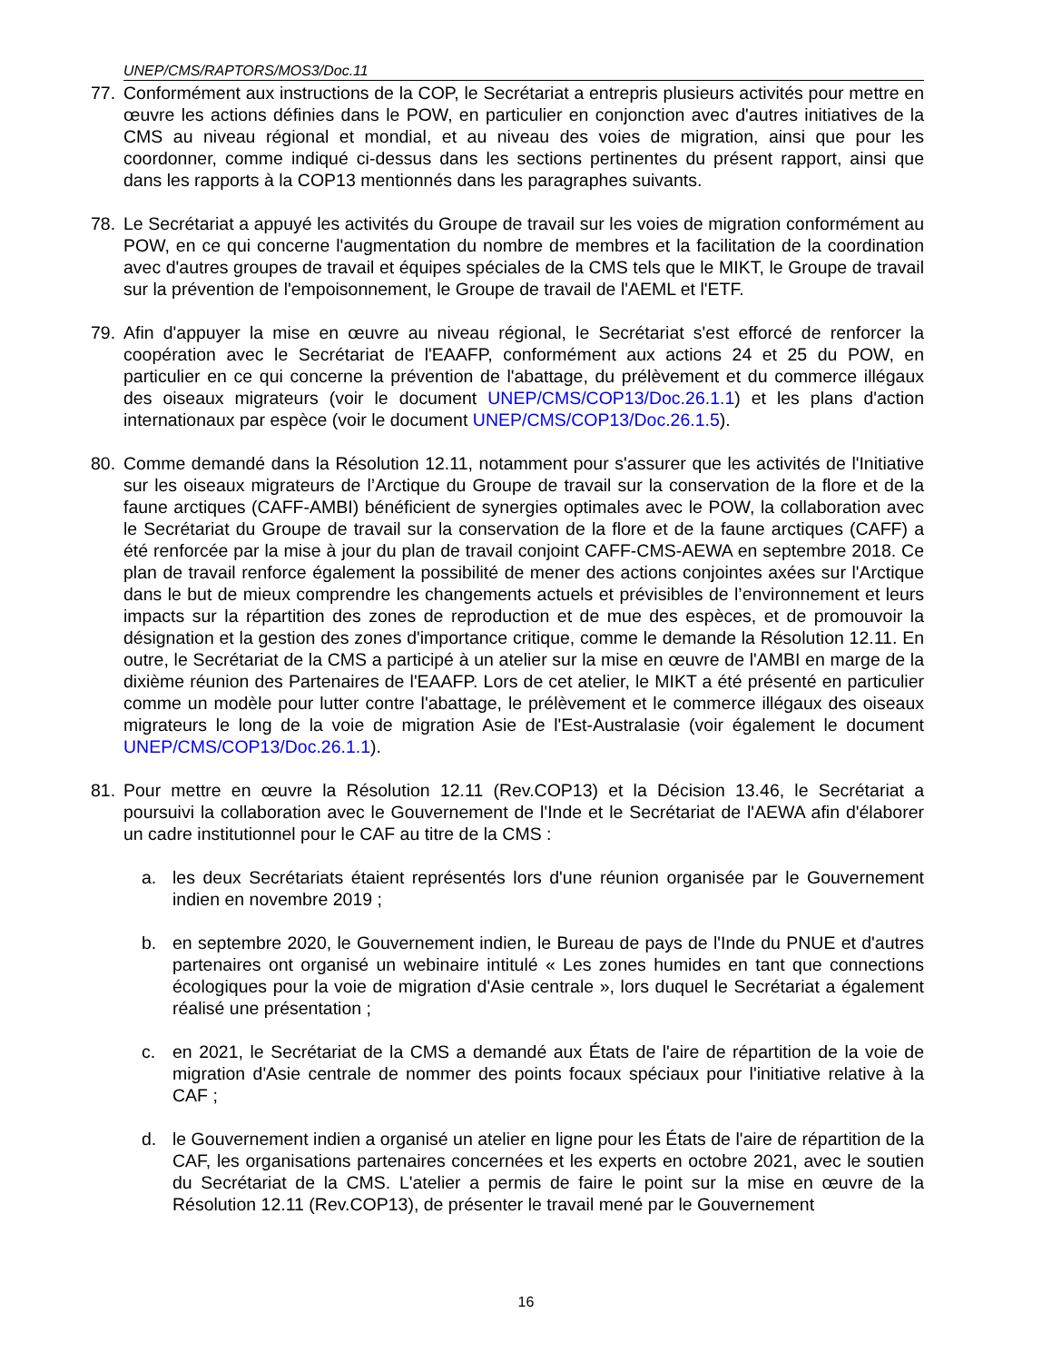UNEP/CMS/RAPTORS/MOS3/Doc.11
77. Conformément aux instructions de la COP, le Secrétariat a entrepris plusieurs activités pour mettre en œuvre les actions définies dans le POW, en particulier en conjonction avec d'autres initiatives de la CMS au niveau régional et mondial, et au niveau des voies de migration, ainsi que pour les coordonner, comme indiqué ci-dessus dans les sections pertinentes du présent rapport, ainsi que dans les rapports à la COP13 mentionnés dans les paragraphes suivants.
78. Le Secrétariat a appuyé les activités du Groupe de travail sur les voies de migration conformément au POW, en ce qui concerne l'augmentation du nombre de membres et la facilitation de la coordination avec d'autres groupes de travail et équipes spéciales de la CMS tels que le MIKT, le Groupe de travail sur la prévention de l'empoisonnement, le Groupe de travail de l'AEML et l'ETF.
79. Afin d'appuyer la mise en œuvre au niveau régional, le Secrétariat s'est efforcé de renforcer la coopération avec le Secrétariat de l'EAAFP, conformément aux actions 24 et 25 du POW, en particulier en ce qui concerne la prévention de l'abattage, du prélèvement et du commerce illégaux des oiseaux migrateurs (voir le document UNEP/CMS/COP13/Doc.26.1.1) et les plans d'action internationaux par espèce (voir le document UNEP/CMS/COP13/Doc.26.1.5).
80. Comme demandé dans la Résolution 12.11, notamment pour s'assurer que les activités de l'Initiative sur les oiseaux migrateurs de l’Arctique du Groupe de travail sur la conservation de la flore et de la faune arctiques (CAFF-AMBI) bénéficient de synergies optimales avec le POW, la collaboration avec le Secrétariat du Groupe de travail sur la conservation de la flore et de la faune arctiques (CAFF) a été renforcée par la mise à jour du plan de travail conjoint CAFF-CMS-AEWA en septembre 2018. Ce plan de travail renforce également la possibilité de mener des actions conjointes axées sur l'Arctique dans le but de mieux comprendre les changements actuels et prévisibles de l’environnement et leurs impacts sur la répartition des zones de reproduction et de mue des espèces, et de promouvoir la désignation et la gestion des zones d'importance critique, comme le demande la Résolution 12.11. En outre, le Secrétariat de la CMS a participé à un atelier sur la mise en œuvre de l'AMBI en marge de la dixième réunion des Partenaires de l'EAAFP. Lors de cet atelier, le MIKT a été présenté en particulier comme un modèle pour lutter contre l'abattage, le prélèvement et le commerce illégaux des oiseaux migrateurs le long de la voie de migration Asie de l'Est-Australasie (voir également le document UNEP/CMS/COP13/Doc.26.1.1).
81. Pour mettre en œuvre la Résolution 12.11 (Rev.COP13) et la Décision 13.46, le Secrétariat a poursuivi la collaboration avec le Gouvernement de l'Inde et le Secrétariat de l'AEWA afin d'élaborer un cadre institutionnel pour le CAF au titre de la CMS :
a. les deux Secrétariats étaient représentés lors d'une réunion organisée par le Gouvernement indien en novembre 2019 ;
b. en septembre 2020, le Gouvernement indien, le Bureau de pays de l'Inde du PNUE et d'autres partenaires ont organisé un webinaire intitulé « Les zones humides en tant que connections écologiques pour la voie de migration d'Asie centrale », lors duquel le Secrétariat a également réalisé une présentation ;
c. en 2021, le Secrétariat de la CMS a demandé aux États de l'aire de répartition de la voie de migration d'Asie centrale de nommer des points focaux spéciaux pour l'initiative relative à la CAF ;
d. le Gouvernement indien a organisé un atelier en ligne pour les États de l'aire de répartition de la CAF, les organisations partenaires concernées et les experts en octobre 2021, avec le soutien du Secrétariat de la CMS. L'atelier a permis de faire le point sur la mise en œuvre de la Résolution 12.11 (Rev.COP13), de présenter le travail mené par le Gouvernement
16